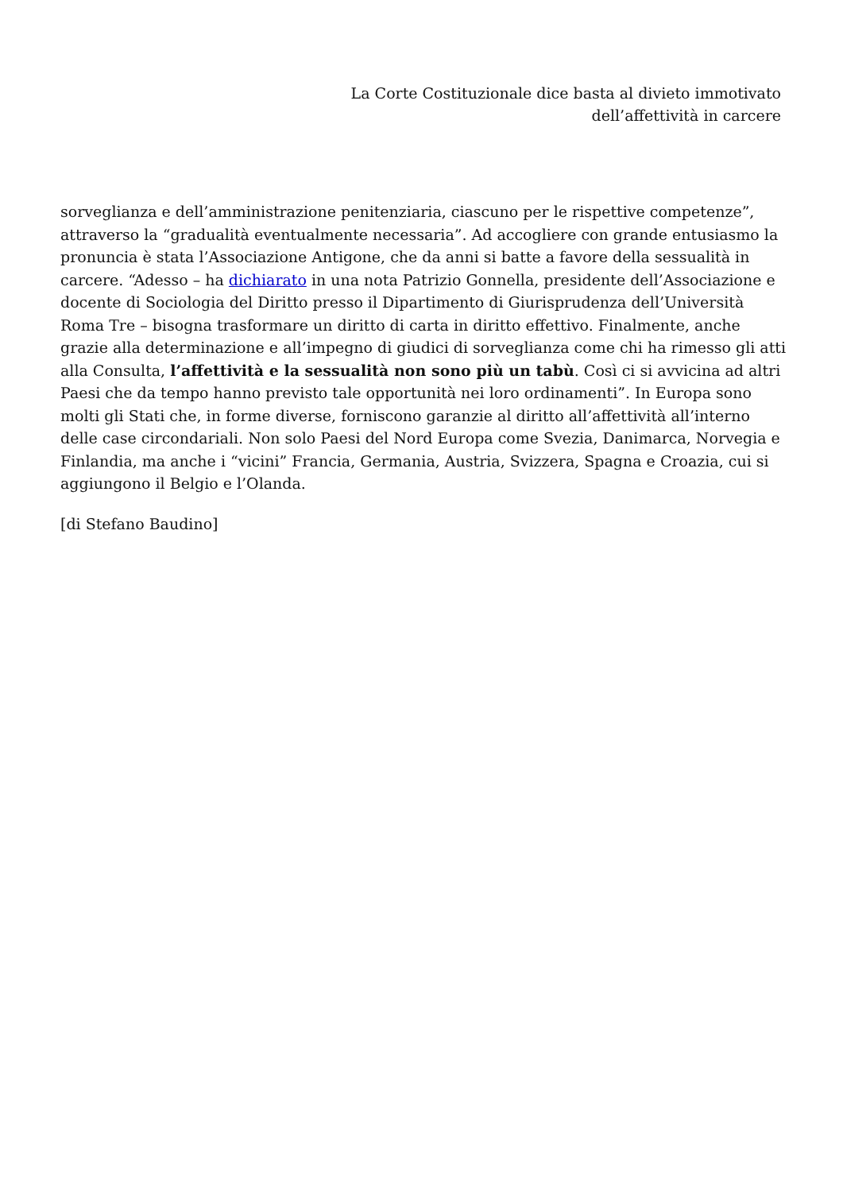La Corte Costituzionale dice basta al divieto immotivato
dell’affettività in carcere
sorveglianza e dell’amministrazione penitenziaria, ciascuno per le rispettive competenze”, attraverso la “gradualità eventualmente necessaria”. Ad accogliere con grande entusiasmo la pronuncia è stata l’Associazione Antigone, che da anni si batte a favore della sessualità in carcere. “Adesso – ha dichiarato in una nota Patrizio Gonnella, presidente dell’Associazione e docente di Sociologia del Diritto presso il Dipartimento di Giurisprudenza dell’Università Roma Tre – bisogna trasformare un diritto di carta in diritto effettivo. Finalmente, anche grazie alla determinazione e all’impegno di giudici di sorveglianza come chi ha rimesso gli atti alla Consulta, l’affettività e la sessualità non sono più un tabù. Così ci si avvicina ad altri Paesi che da tempo hanno previsto tale opportunità nei loro ordinamenti”. In Europa sono molti gli Stati che, in forme diverse, forniscono garanzie al diritto all’affettività all’interno delle case circondariali. Non solo Paesi del Nord Europa come Svezia, Danimarca, Norvegia e Finlandia, ma anche i “vicini” Francia, Germania, Austria, Svizzera, Spagna e Croazia, cui si aggiungono il Belgio e l’Olanda.
[di Stefano Baudino]